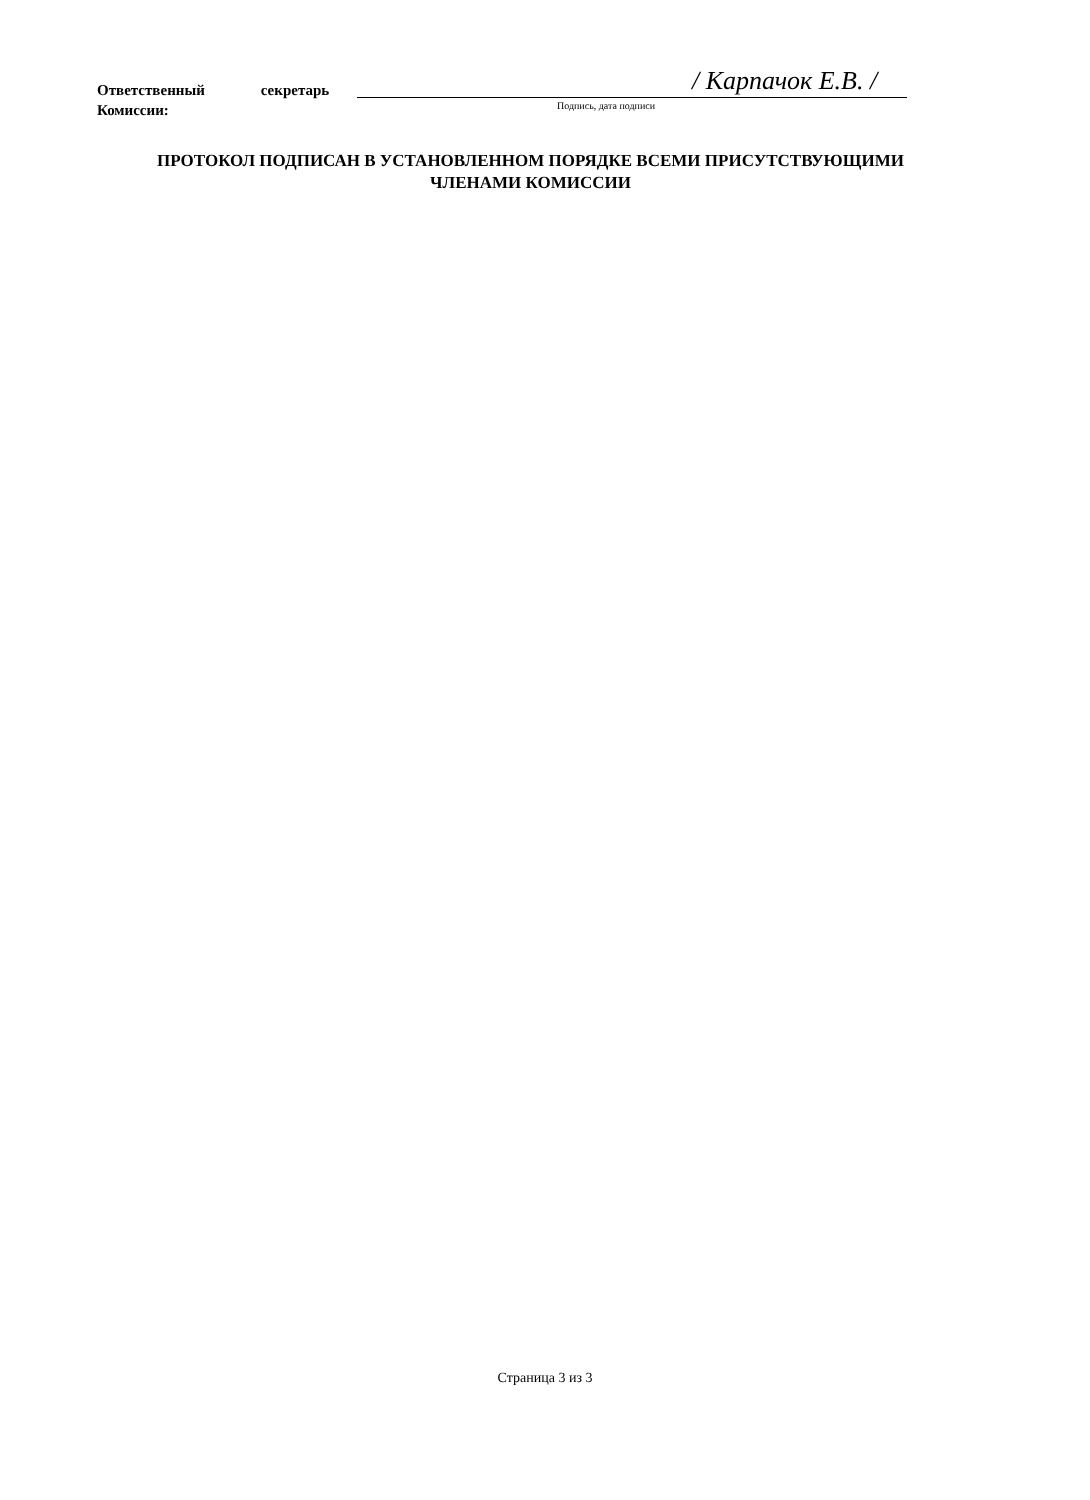Ответственный секретарь
Комиссии:
/ Карпачок Е.В. /
Подпись, дата подписи
ПРОТОКОЛ ПОДПИСАН В УСТАНОВЛЕННОМ ПОРЯДКЕ ВСЕМИ ПРИСУТСТВУЮЩИМИ
ЧЛЕНАМИ КОМИССИИ
Страница 3 из 3